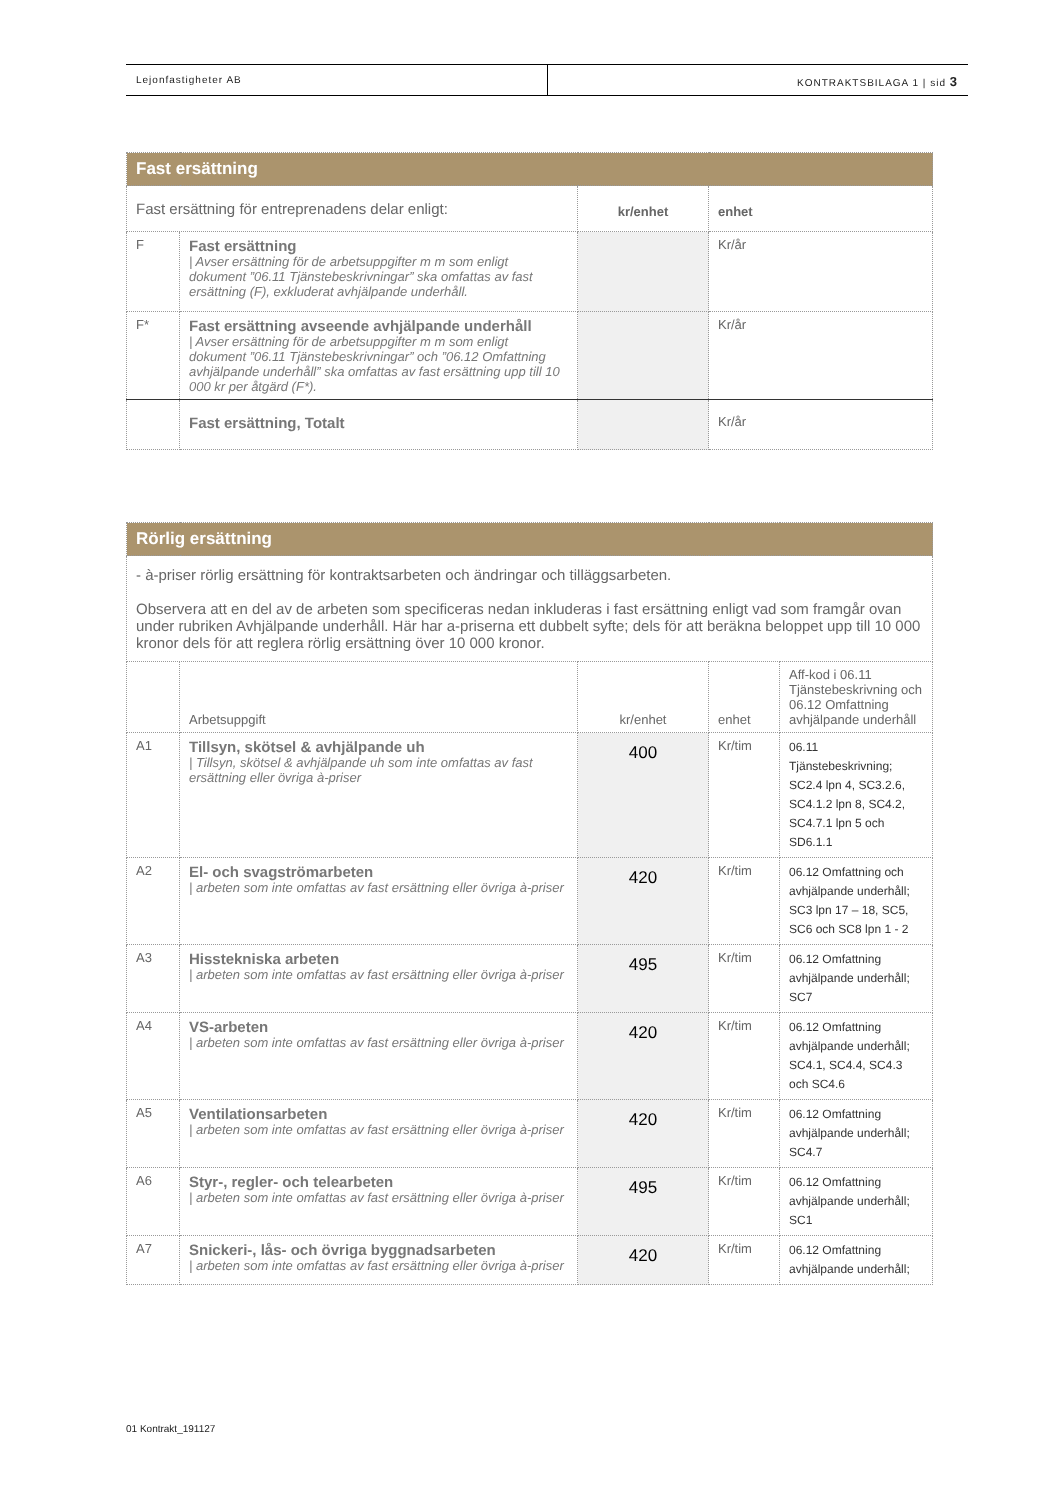Lejonfastigheter AB KONTRAKTSBILAGA 1 | sid 3
| Fast ersättning | | | |
| Fast ersättning för entreprenadens delar enligt: | | kr/enhet | enhet |
| F | Fast ersättning / Avser ersättning för de arbetsuppgifter m m som enligt dokument ”06.11 Tjänstebeskrivningar” ska omfattas av fast ersättning (F), exkluderat avhjälpande underhåll. | | Kr/år |
| F* | Fast ersättning avseende avhjälpande underhåll / Avser ersättning för de arbetsuppgifter m m som enligt dokument ”06.11 Tjänstebeskrivningar” och ”06.12 Omfattning avhjälpande underhåll” ska omfattas av fast ersättning upp till 10 000 kr per åtgärd (F*). | | Kr/år |
| | Fast ersättning, Totalt | | Kr/år |
| Rörlig ersättning | | | | |
| - à-priser rörlig ersättning för kontraktsarbeten och ändringar och tilläggsarbeten. Observera att en del av de arbeten som specificeras nedan inkluderas i fast ersättning enligt vad som framgår ovan under rubriken Avhjälpande underhåll. Här har a-priserna ett dubbelt syfte; dels för att beräkna beloppet upp till 10 000 kronor dels för att reglera rörlig ersättning över 10 000 kronor. | | | | |
| | Arbetsuppgift | kr/enhet | enhet | Aff-kod i 06.11 Tjänstebeskrivning och 06.12 Omfattning avhjälpande underhåll |
| A1 | Tillsyn, skötsel & avhjälpande uh / Tillsyn, skötsel & avhjälpande uh som inte omfattas av fast ersättning eller övriga à-priser | 400 | Kr/tim | 06.11 Tjänstebeskrivning; SC2.4 lpn 4, SC3.2.6, SC4.1.2 lpn 8, SC4.2, SC4.7.1 lpn 5 och SD6.1.1 |
| A2 | El- och svagströmarbeten / arbeten som inte omfattas av fast ersättning eller övriga à-priser | 420 | Kr/tim | 06.12 Omfattning och avhjälpande underhåll; SC3 lpn 17 – 18, SC5, SC6 och SC8 lpn 1 - 2 |
| A3 | Hisstekniska arbeten / arbeten som inte omfattas av fast ersättning eller övriga à-priser | 495 | Kr/tim | 06.12 Omfattning avhjälpande underhåll; SC7 |
| A4 | VS-arbeten / arbeten som inte omfattas av fast ersättning eller övriga à-priser | 420 | Kr/tim | 06.12 Omfattning avhjälpande underhåll; SC4.1, SC4.4, SC4.3 och SC4.6 |
| A5 | Ventilationsarbeten / arbeten som inte omfattas av fast ersättning eller övriga à-priser | 420 | Kr/tim | 06.12 Omfattning avhjälpande underhåll; SC4.7 |
| A6 | Styr-, regler- och telearbeten / arbeten som inte omfattas av fast ersättning eller övriga à-priser | 495 | Kr/tim | 06.12 Omfattning avhjälpande underhåll; SC1 |
| A7 | Snickeri-, lås- och övriga byggnadsarbeten / arbeten som inte omfattas av fast ersättning eller övriga à-priser | 420 | Kr/tim | 06.12 Omfattning avhjälpande underhåll; |
01 Kontrakt_191127